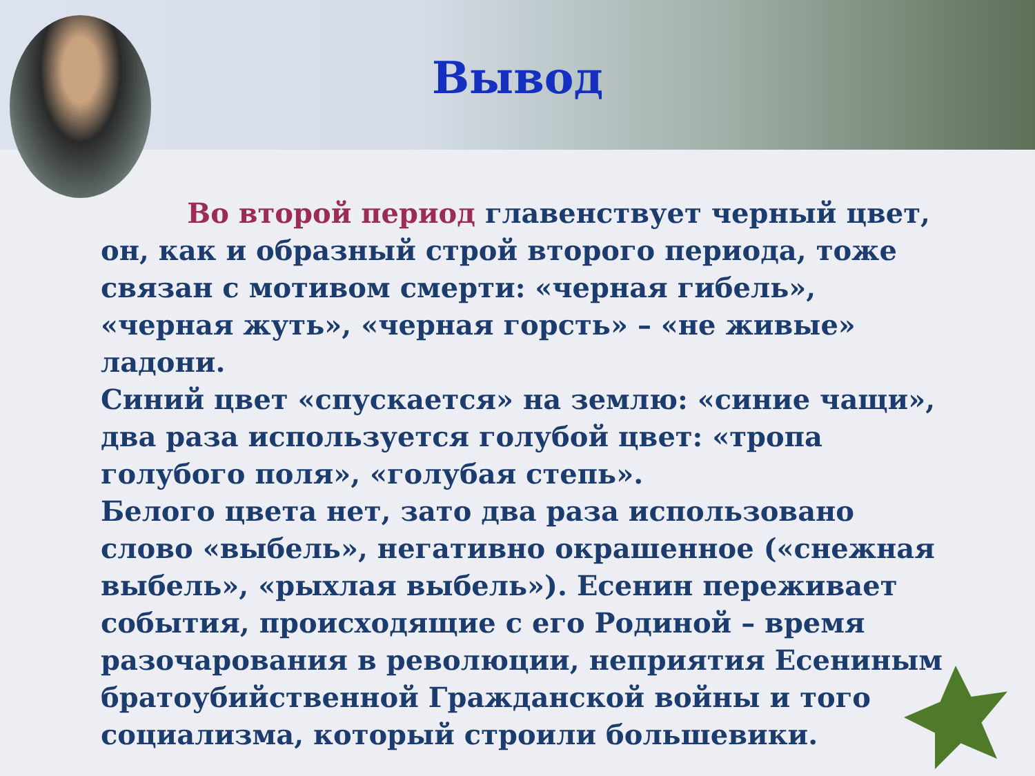Вывод
Во второй период главенствует черный цвет, он, как и образный строй второго периода, тоже связан с мотивом смерти: «черная гибель», «черная жуть», «черная горсть» – «не живые» ладони.
Синий цвет «спускается» на землю: «синие чащи», два раза используется голубой цвет: «тропа голубого поля», «голубая степь».
Белого цвета нет, зато два раза использовано слово «выбель», негативно окрашенное («снежная выбель», «рыхлая выбель»). Есенин переживает события, происходящие с его Родиной – время разочарования в революции, неприятия Есениным братоубийственной Гражданской войны и того социализма, который строили большевики.